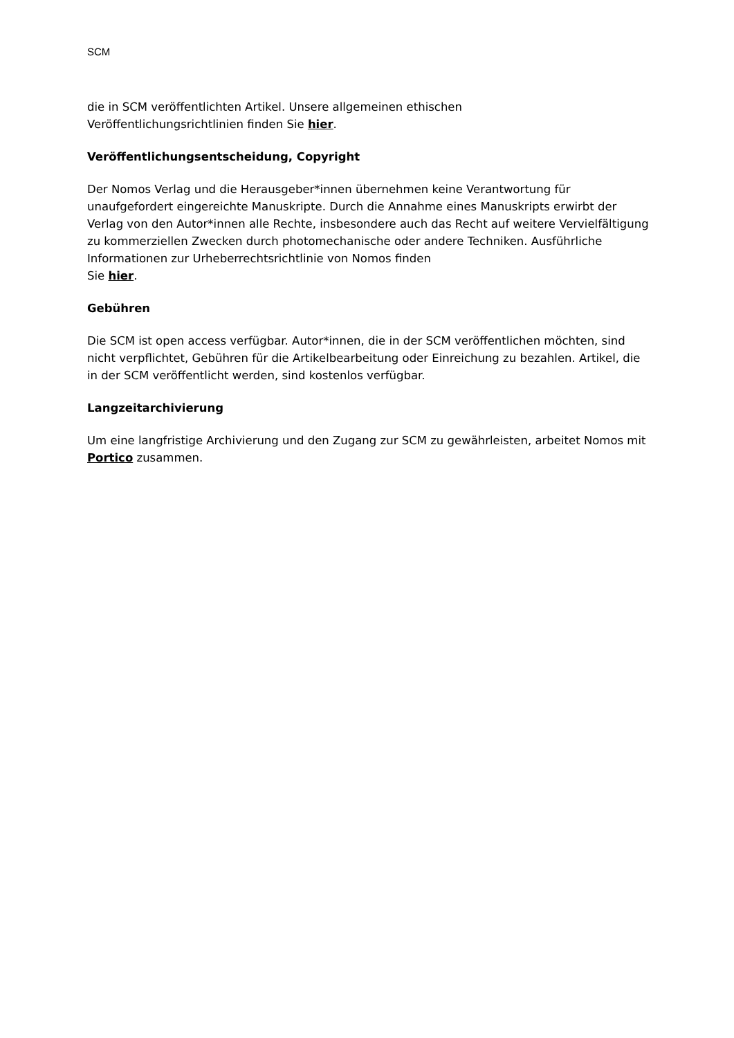SCM
die in SCM veröffentlichten Artikel. Unsere allgemeinen ethischen
Veröffentlichungsrichtlinien finden Sie hier.
Veröffentlichungsentscheidung, Copyright
Der Nomos Verlag und die Herausgeber*innen übernehmen keine Verantwortung für unaufgefordert eingereichte Manuskripte. Durch die Annahme eines Manuskripts erwirbt der Verlag von den Autor*innen alle Rechte, insbesondere auch das Recht auf weitere Vervielfältigung zu kommerziellen Zwecken durch photomechanische oder andere Techniken. Ausführliche Informationen zur Urheberrechtsrichtlinie von Nomos finden
Sie hier.
Gebühren
Die SCM ist open access verfügbar. Autor*innen, die in der SCM veröffentlichen möchten, sind nicht verpflichtet, Gebühren für die Artikelbearbeitung oder Einreichung zu bezahlen. Artikel, die in der SCM veröffentlicht werden, sind kostenlos verfügbar.
Langzeitarchivierung
Um eine langfristige Archivierung und den Zugang zur SCM zu gewährleisten, arbeitet Nomos mit Portico zusammen.